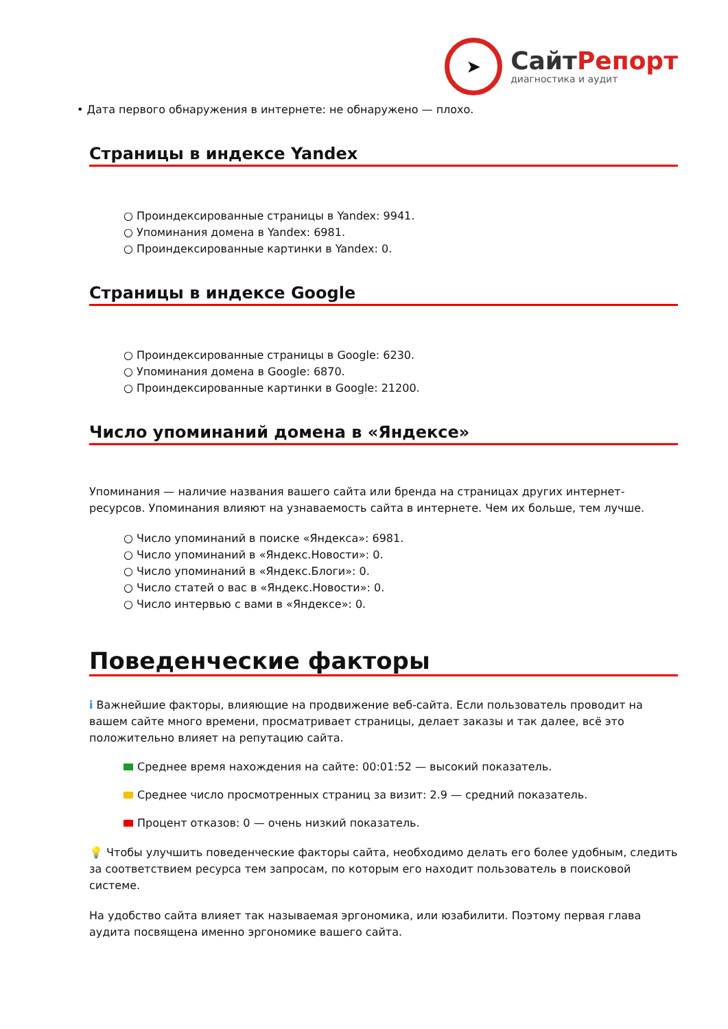➤
СайтРепорт
диагностика и аудит
• Дата первого обнаружения в интернете: не обнаружено — плохо.
Страницы в индексе Yandex
○ Проиндексированные страницы в Yandex: 9941.
○ Упоминания домена в Yandex: 6981.
○ Проиндексированные картинки в Yandex: 0.
Страницы в индексе Google
○ Проиндексированные страницы в Google: 6230.
○ Упоминания домена в Google: 6870.
○ Проиндексированные картинки в Google: 21200.
Число упоминаний домена в «Яндексе»
Упоминания — наличие названия вашего сайта или бренда на страницах других интернет-ресурсов. Упоминания влияют на узнаваемость сайта в интернете. Чем их больше, тем лучше.
○ Число упоминаний в поиске «Яндекса»: 6981.
○ Число упоминаний в «Яндекс.Новости»: 0.
○ Число упоминаний в «Яндекс.Блоги»: 0.
○ Число статей о вас в «Яндекс.Новости»: 0.
○ Число интервью с вами в «Яндексе»: 0.
Поведенческие факторы
i Важнейшие факторы, влияющие на продвижение веб-сайта. Если пользователь проводит на вашем сайте много времени, просматривает страницы, делает заказы и так далее, всё это положительно влияет на репутацию сайта.
Среднее время нахождения на сайте: 00:01:52 — высокий показатель.
Среднее число просмотренных страниц за визит: 2.9 — средний показатель.
Процент отказов: 0 — очень низкий показатель.
💡 Чтобы улучшить поведенческие факторы сайта, необходимо делать его более удобным, следить за соответствием ресурса тем запросам, по которым его находит пользователь в поисковой системе.
На удобство сайта влияет так называемая эргономика, или юзабилити. Поэтому первая глава аудита посвящена именно эргономике вашего сайта.